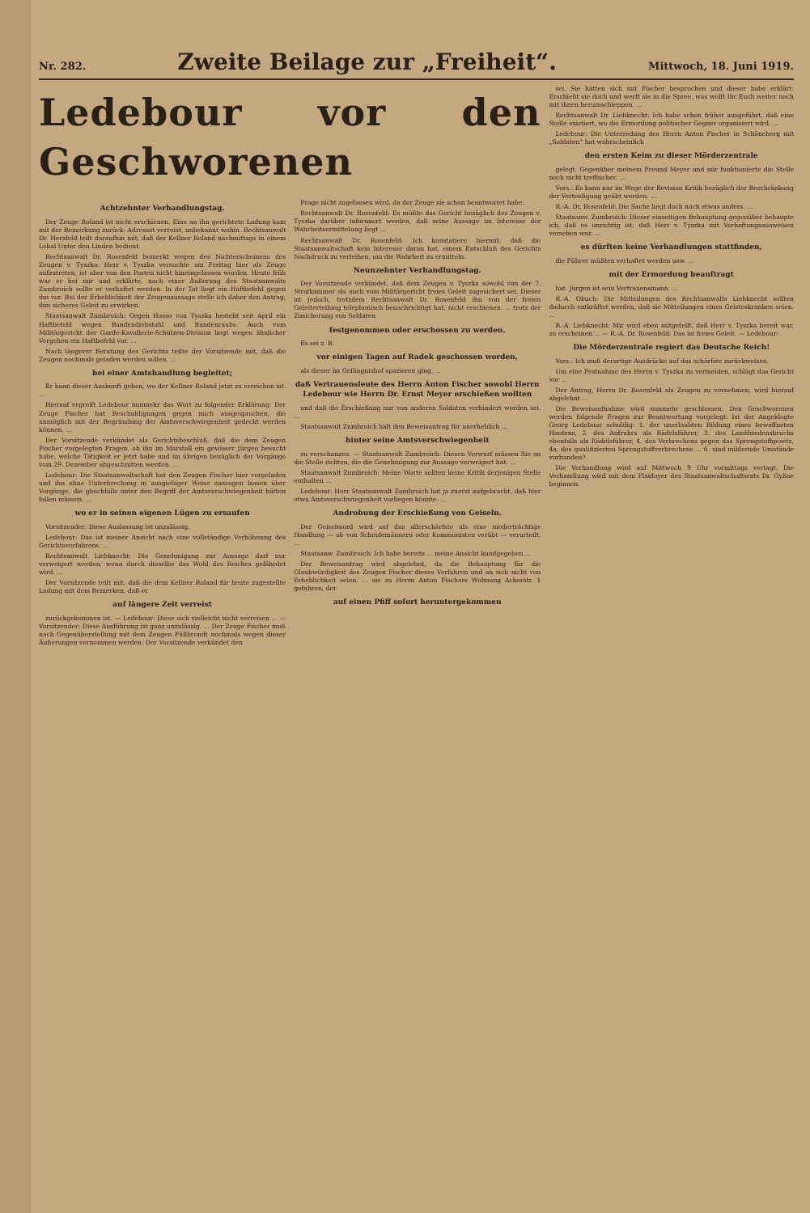Nr. 282.
Zweite Beilage zur „Freiheit“.
Mittwoch, 18. Juni 1919.
Ledebour vor den Geschworenen
Achtzehnter Verhandlungstag.
Der Zeuge Roland ist nicht erschienen. Eine an ihn gerichtete Ladung kam mit der Bemerkung zurück: Adressat verreist, unbekannt wohin. Rechtsanwalt Dr. Herzfeld teilt daraufhin mit, daß der Kellner Roland nachmittags in einem Lokal Unter den Linden bedient.
Rechtsanwalt Dr. Rosenfeld bemerkt wegen des Nichterscheinens des Zeugen v. Tyszka: Herr v. Tyszka versuchte am Freitag hier als Zeuge aufzutreten, ist aber von den Posten nicht hineingelassen worden. Heute früh war er bei mir und erklärte, nach einer Äußerung des Staatsanwalts Zumbroich sollte er verhaftet werden. In der Tat liegt ein Haftbefehl gegen ihn vor. Bei der Erheblichkeit der Zeugenaussage stelle ich daher den Antrag, ihm sicheres Geleit zu erwirken.
Staatsanwalt Zumbroich: Gegen Hasso von Tyszka besteht seit April ein Haftbefehl wegen Bandendiebstahl und Bandenraubs. Auch vom Militärgericht der Garde-Kavallerie-Schützen-Division liegt wegen ähnlicher Vergehen ein Haftbefehl vor. ...
Nach längerer Beratung des Gerichts teilte der Vorsitzende mit, daß die Zeugen nochmals geladen werden sollen. ...
bei einer Amtshandlung begleitet;
Er kann dieser Auskunft geben, wo der Kellner Roland jetzt zu erreichen ist. ...
Hierauf ergreift Ledebour nunmehr das Wort zu folgender Erklärung: Der Zeuge Fischer hat Beschuldigungen gegen mich ausgesprochen, die unmöglich mit der Begründung der Amtsverschwiegenheit gedeckt werden können. ...
Der Vorsitzende verkündet als Gerichtsbeschluß, daß die dem Zeugen Fischer vorgelegten Fragen, ob ihn im Marstall ein gewisser Jürgen besucht habe, welche Tätigkeit er jetzt habe und im übrigen bezüglich der Vorgänge vom 29. Dezember abgeschnitten werden. ...
Ledebour: Die Staatsanwaltschaft hat den Zeugen Fischer hier vorgeladen und ihn ohne Unterbrechung in ausgiebiger Weise aussagen lassen über Vorgänge, die gleichfalls unter den Begriff der Amtsverschwiegenheit hätten fallen müssen. ...
wo er in seinen eigenen Lügen zu ersaufen
Vorsitzender: Diese Auslassung ist unzulässig.
Ledebour: Das ist meiner Ansicht nach eine vollständige Verhöhnung des Gerichtsverfahrens. ...
Rechtsanwalt Liebknecht: Die Genehmigung zur Aussage darf nur verweigert werden, wenn durch dieselbe das Wohl des Reiches gefährdet wird. ...
Der Vorsitzende teilt mit, daß die dem Kellner Roland für heute zugestellte Ladung mit dem Bemerken, daß er
auf längere Zeit verreist
zurückgekommen ist. — Ledebour: Diese sich vielleicht nicht verreisen ... — Vorsitzender: Diese Ausführung ist ganz unzulässig. ... Der Zeuge Fischer muß nach Gegenüberstellung mit dem Zeugen Füllbrondt nochmals wegen dieser Äußerungen vernommen werden. Der Vorsitzende verkündet den
Frage nicht zugelassen wird, da der Zeuge sie schon beantwortet habe.
Rechtsanwalt Dr. Rosenfeld: Es müßte das Gericht bezüglich des Zeugen v. Tyszka darüber informiert werden, daß seine Aussage im Interesse der Wahrheitsermittelung liegt ...
Rechtsanwalt Dr. Rosenfeld: Ich konstatiere hiermit, daß die Staatsanwaltschaft kein Interesse daran hat, einem Entschluß des Gerichts Nachdruck zu verleihen, um die Wahrheit zu ermitteln.
Neunzehnter Verhandlungstag.
Der Vorsitzende verkündet, daß dem Zeugen v. Tyszka sowohl von der 7. Strafkammer als auch vom Militärgericht freies Geleit zugesichert sei. Dieser ist jedoch, trotzdem Rechtsanwalt Dr. Rosenfeld ihn von der freien Geleiterteilung telephonisch benachrichtigt hat, nicht erschienen. ... trotz der Zusicherung von Soldaten
festgenommen oder erschossen zu werden.
Es sei z. B.
vor einigen Tagen auf Radek geschossen worden,
als dieser im Gefängnishof spazieren ging. ...
daß Vertrauensleute des Herrn Anton Fischer sowohl Herrn Ledebour wie Herrn Dr. Ernst Meyer erschießen wollten
und daß die Erschießung nur von anderen Soldaten verhindert worden sei. ...
Staatsanwalt Zumbroich hält den Beweisantrag für unerheblich ...
hinter seine Amtsverschwiegenheit
zu verschanzen. — Staatsanwalt Zumbroich: Diesen Vorwurf müssen Sie an die Stelle richten, die die Genehmigung zur Aussage verweigert hat. ...
Staatsanwalt Zumbroich: Meine Worte sollten keine Kritik derjenigen Stelle enthalten ...
Ledebour: Herr Staatsanwalt Zumbroich hat ja zuerst aufgebracht, daß hier etwa Amtsverschwiegenheit vorliegen könnte. ...
Androhung der Erschießung von Geiseln.
Der Geiselmord wird auf das allerschärfste als eine niederträchtige Handlung — ob von Scheidemännern oder Kommunisten verübt — verurteilt. ...
Staatsanw. Zumbroich: Ich habe bereits ... meine Ansicht kundgegeben ...
Der Beweisantrag wird abgelehnt, da die Behauptung für die Glaubwürdigkeit des Zeugen Fischer dieses Verfahren und an sich nicht von Erheblichkeit seien. ... sie zu Herrn Anton Fischers Wohnung Ackerstr. 1 gefahren, der
auf einen Pfiff sofort heruntergekommen
sei. Sie hätten sich mit Fischer besprochen und dieser habe erklärt: Erschießt sie doch und werft sie in die Spree, was wollt Ihr Euch weiter noch mit ihnen herumschleppen. ...
Rechtsanwalt Dr. Liebknecht: Ich habe schon früher ausgeführt, daß eine Stelle existiert, wo die Ermordung politischer Gegner organisiert wird. ...
Ledebour: Die Unterredung des Herrn Anton Fischer in Schöneberg mit „Soldaten“ hat wahrscheinlich
den ersten Keim zu dieser Mörderzentrale
gelegt. Gegenüber meinem Freund Meyer und mir funktionierte die Stelle noch nicht treffsicher. ...
Vors.: Es kann nur im Wege der Revision Kritik bezüglich der Beschränkung der Verteidigung geübt werden. ...
R.-A. Dr. Rosenfeld: Die Sache liegt doch noch etwas anders. ...
Staatsanw. Zumbroich: Dieser einseitigen Behauptung gegenüber behaupte ich, daß es unrichtig ist, daß Herr v. Tyszka mit Verhaftungsausweisen versehen war. ...
es dürften keine Verhandlungen stattfinden,
die Führer müßten verhaftet werden usw. ...
mit der Ermordung beauftragt
hat. Jürgen ist sein Vertrauensmann. ...
R.-A. Obuch: Die Mitteilungen des Rechtsanwalts Liebknecht sollten dadurch entkräftet werden, daß sie Mitteilungen eines Geisteskranken seien. ...
R.-A. Liebknecht: Mir wird eben mitgeteilt, daß Herr v. Tyszka bereit war, zu erscheinen ... — R.-A. Dr. Rosenfeld: Das ist freies Geleit. — Ledebour:
Die Mörderzentrale regiert das Deutsche Reich!
Vors.: Ich muß derartige Ausdrücke auf das schärfste zurückweisen.
Um eine Festnahme des Herrn v. Tyszka zu vermeiden, schlägt das Gericht vor ...
Der Antrag, Herrn Dr. Rosenfeld als Zeugen zu vernehmen, wird hierauf abgelehnt ...
Die Beweisaufnahme wird nunmehr geschlossen. Den Geschworenen werden folgende Fragen zur Beantwortung vorgelegt: Ist der Angeklagte Georg Ledebour schuldig: 1. der unerlaubten Bildung eines bewaffneten Haufens, 2. des Aufruhrs als Rädelsführer, 3. des Landfriedensbruchs ebenfalls als Rädelsführer, 4. des Verbrechens gegen das Sprengstoffgesetz, 4a. des qualifizierten Sprengstoffverbrechens ... 6. sind mildernde Umstände vorhanden?
Die Verhandlung wird auf Mittwoch 9 Uhr vormittags vertagt. Die Verhandlung wird mit dem Plaidoyer des Staatsanwaltschaftsrats Dr. Gyßae beginnen.